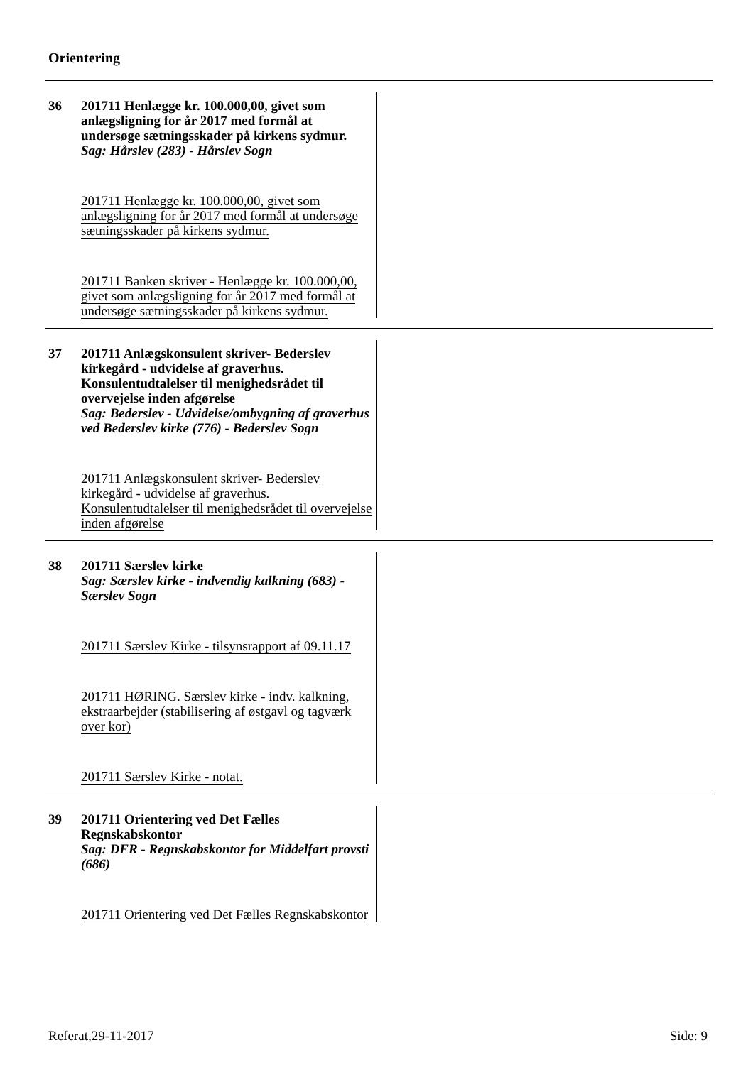Orientering
36
201711 Henlægge kr. 100.000,00, givet som anlægsligning for år 2017 med formål at undersøge sætningsskader på kirkens sydmur.
Sag: Hårslev (283) - Hårslev Sogn
201711 Henlægge kr. 100.000,00, givet som anlægsligning for år 2017 med formål at undersøge sætningsskader på kirkens sydmur.
201711 Banken skriver - Henlægge kr. 100.000,00, givet som anlægsligning for år 2017 med formål at undersøge sætningsskader på kirkens sydmur.
37
201711 Anlægskonsulent skriver- Bederslev kirkegård - udvidelse af graverhus. Konsulentudtalelser til menighedsrådet til overvejelse inden afgørelse
Sag: Bederslev - Udvidelse/ombygning af graverhus ved Bederslev kirke (776) - Bederslev Sogn
201711 Anlægskonsulent skriver- Bederslev kirkegård - udvidelse af graverhus. Konsulentudtalelser til menighedsrådet til overvejelse inden afgørelse
38
201711 Særslev kirke
Sag: Særslev kirke - indvendig kalkning (683) - Særslev Sogn
201711 Særslev Kirke - tilsynsrapport af 09.11.17
201711 HØRING. Særslev kirke - indv. kalkning, ekstraarbejder (stabilisering af østgavl og tagværk over kor)
201711 Særslev Kirke - notat.
39
201711 Orientering ved Det Fælles Regnskabskontor
Sag: DFR - Regnskabskontor for Middelfart provsti (686)
201711 Orientering ved Det Fælles Regnskabskontor
Referat,29-11-2017 Side: 9